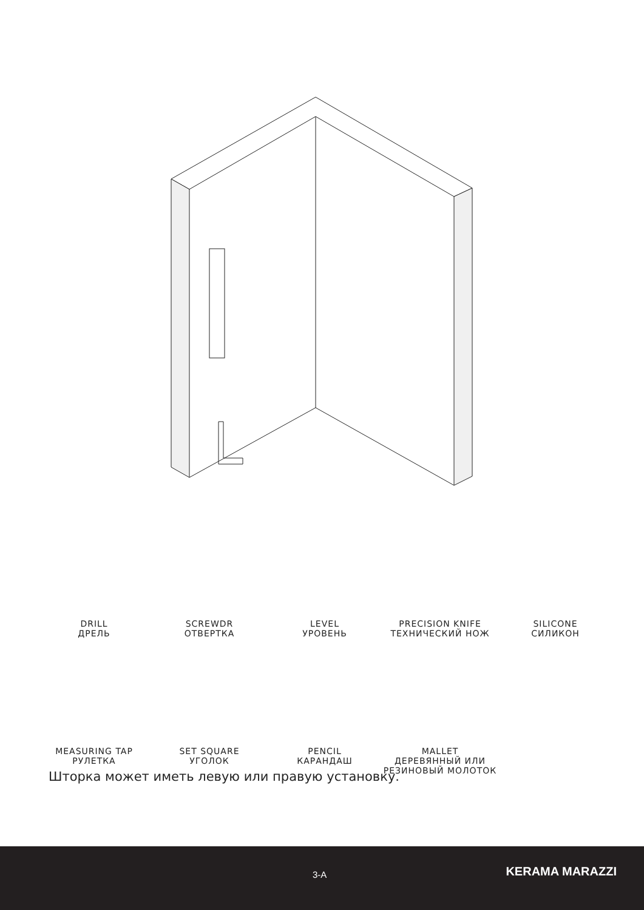DRILL
ДРЕЛЬ
SCREWDR
ОТВЕРТКА
LEVEL
УРОВЕНЬ
PRECISION KNIFE
ТЕХНИЧЕСКИЙ НОЖ
SILICONE
СИЛИКОН
MEASURING TAP
РУЛЕТКА
SET SQUARE
УГОЛОК
PENCIL
КАРАНДАШ
MALLET
ДЕРЕВЯННЫЙ ИЛИ
РЕЗИНОВЫЙ МОЛОТОК
Шторка может иметь левую или правую установку.
3-A KERAMA MARAZZI